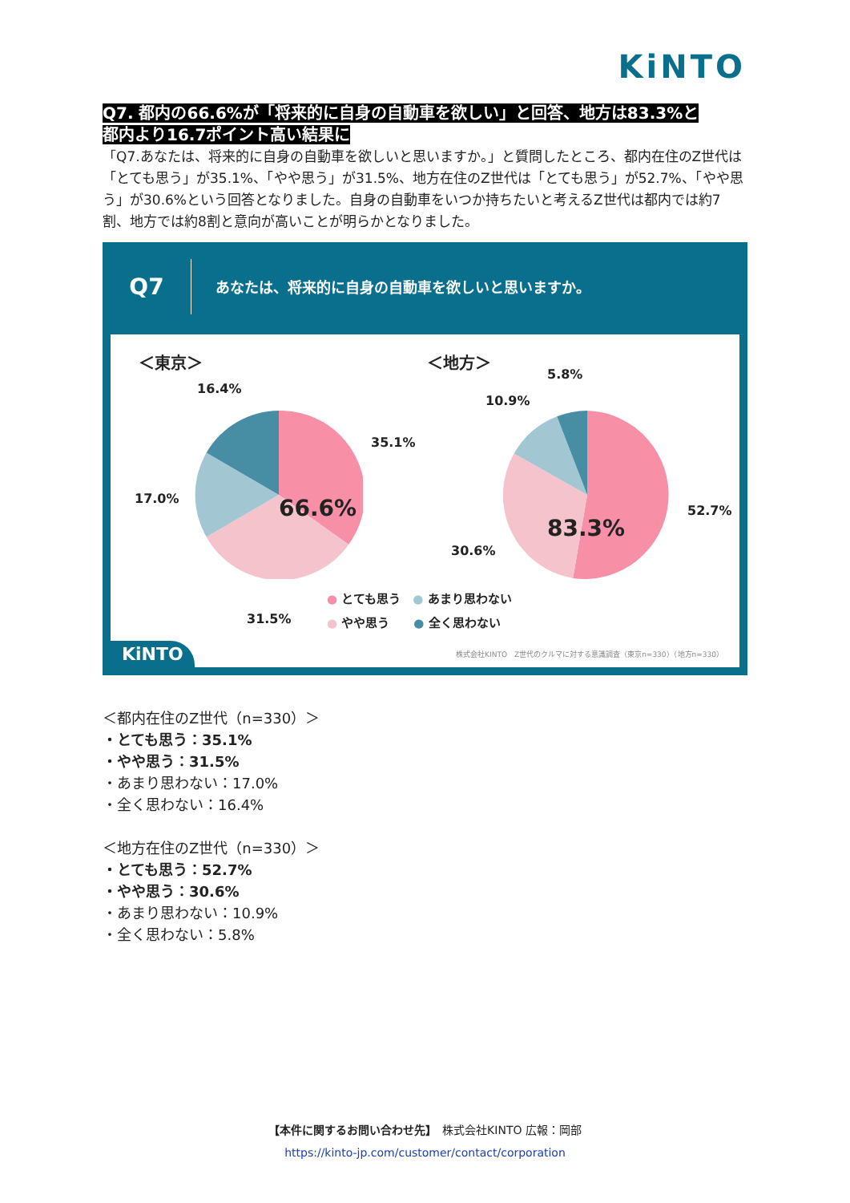KiNTO
Q7. 都内の66.6%が「将来的に自身の自動車を欲しい」と回答、地方は83.3%と
都内より16.7ポイント高い結果に
「Q7.あなたは、将来的に自身の自動車を欲しいと思いますか。」と質問したところ、都内在住のZ世代は「とても思う」が35.1%、「やや思う」が31.5%、地方在住のZ世代は「とても思う」が52.7%、「やや思う」が30.6%という回答となりました。自身の自動車をいつか持ちたいと考えるZ世代は都内では約7割、地方では約8割と意向が高いことが明らかとなりました。
Q7
あなたは、将来的に自身の自動車を欲しいと思いますか。
＜東京＞ ＜地方＞
16.4%
35.1%
17.0% 66.6%
31.5%
5.8%
10.9%
52.7%
83.3%
30.6%
● とても思う　● あまり思わない
● やや思う　　● 全く思わない
KiNTO
株式会社KINTO　Z世代のクルマに対する意識調査（東京n=330）（地方n=330）
＜都内在住のZ世代（n=330）＞
・とても思う：35.1%
・やや思う：31.5%
・あまり思わない：17.0%
・全く思わない：16.4%
＜地方在住のZ世代（n=330）＞
・とても思う：52.7%
・やや思う：30.6%
・あまり思わない：10.9%
・全く思わない：5.8%
【本件に関するお問い合わせ先】　株式会社KINTO 広報：岡部
https://kinto-jp.com/customer/contact/corporation